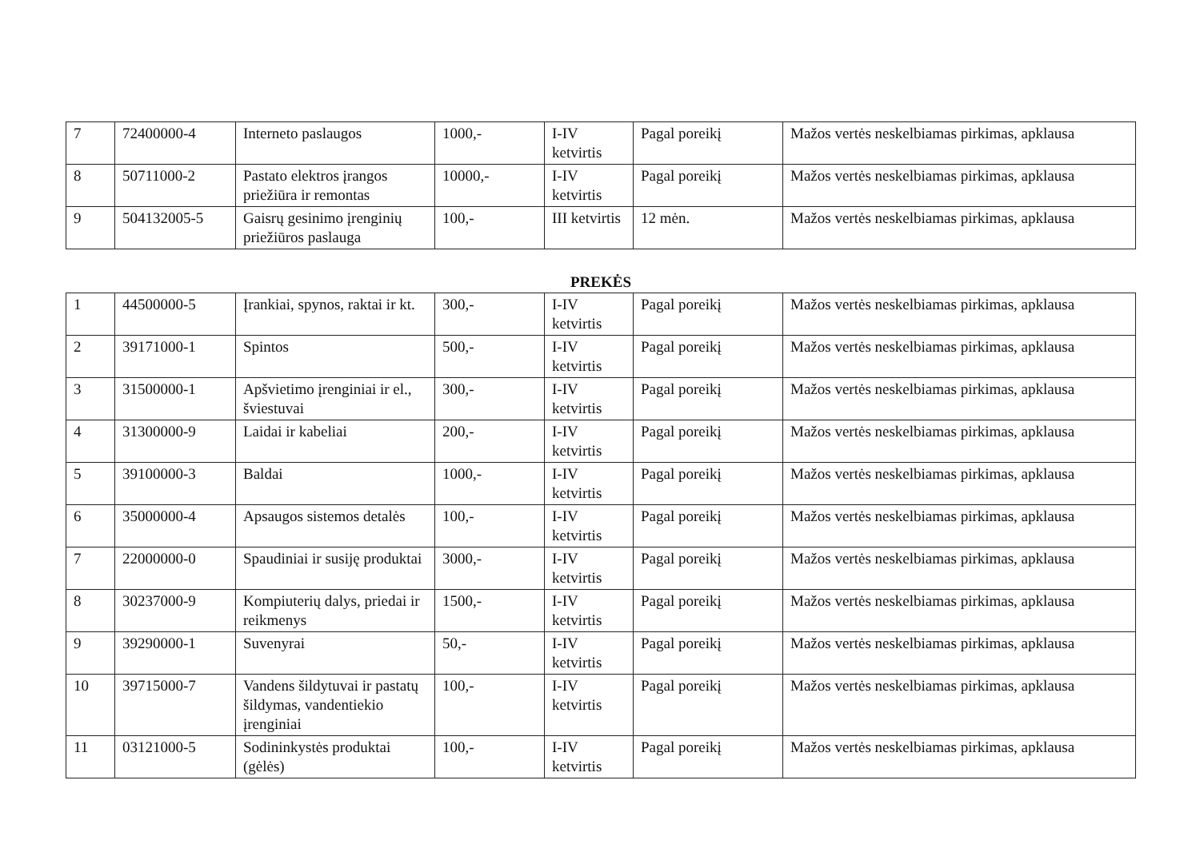| 7 | 72400000-4 | Interneto paslaugos | 1000,- | I-IV ketvirtis | Pagal poreikį | Mažos vertės neskelbiamas pirkimas, apklausa |
| 8 | 50711000-2 | Pastato elektros įrangos priežiūra ir remontas | 10000,- | I-IV ketvirtis | Pagal poreikį | Mažos vertės neskelbiamas pirkimas, apklausa |
| 9 | 504132005-5 | Gaisrų gesinimo įrenginių priežiūros paslauga | 100,- | III ketvirtis | 12 mėn. | Mažos vertės neskelbiamas pirkimas, apklausa |
PREKĖS
| 1 | 44500000-5 | Įrankiai, spynos, raktai ir kt. | 300,- | I-IV ketvirtis | Pagal poreikį | Mažos vertės neskelbiamas pirkimas, apklausa |
| 2 | 39171000-1 | Spintos | 500,- | I-IV ketvirtis | Pagal poreikį | Mažos vertės neskelbiamas pirkimas, apklausa |
| 3 | 31500000-1 | Apšvietimo įrenginiai ir el., šviestuvai | 300,- | I-IV ketvirtis | Pagal poreikį | Mažos vertės neskelbiamas pirkimas, apklausa |
| 4 | 31300000-9 | Laidai ir kabeliai | 200,- | I-IV ketvirtis | Pagal poreikį | Mažos vertės neskelbiamas pirkimas, apklausa |
| 5 | 39100000-3 | Baldai | 1000,- | I-IV ketvirtis | Pagal poreikį | Mažos vertės neskelbiamas pirkimas, apklausa |
| 6 | 35000000-4 | Apsaugos sistemos detalės | 100,- | I-IV ketvirtis | Pagal poreikį | Mažos vertės neskelbiamas pirkimas, apklausa |
| 7 | 22000000-0 | Spaudiniai ir susiję produktai | 3000,- | I-IV ketvirtis | Pagal poreikį | Mažos vertės neskelbiamas pirkimas, apklausa |
| 8 | 30237000-9 | Kompiuterių dalys, priedai ir reikmenys | 1500,- | I-IV ketvirtis | Pagal poreikį | Mažos vertės neskelbiamas pirkimas, apklausa |
| 9 | 39290000-1 | Suvenyrai | 50,- | I-IV ketvirtis | Pagal poreikį | Mažos vertės neskelbiamas pirkimas, apklausa |
| 10 | 39715000-7 | Vandens šildytuvai ir pastatų šildymas, vandentiekio įrenginiai | 100,- | I-IV ketvirtis | Pagal poreikį | Mažos vertės neskelbiamas pirkimas, apklausa |
| 11 | 03121000-5 | Sodininkystės produktai (gėlės) | 100,- | I-IV ketvirtis | Pagal poreikį | Mažos vertės neskelbiamas pirkimas, apklausa |